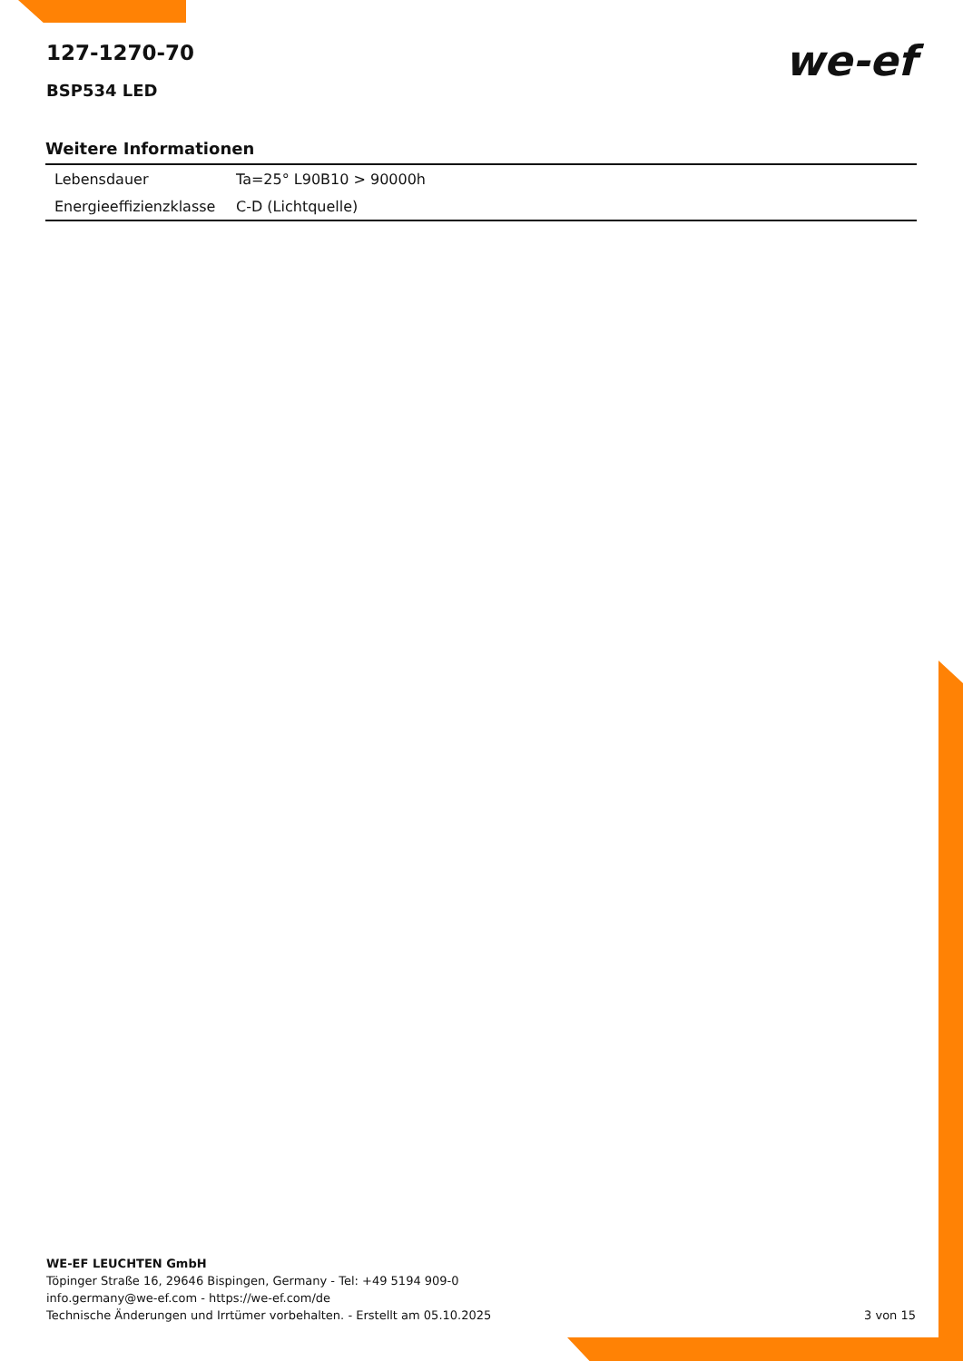127-1270-70
BSP534 LED
we-ef
Weitere Informationen
| Lebensdauer | Ta=25° L90B10 > 90000h |
| Energieeffizienzklasse | C-D (Lichtquelle) |
WE-EF LEUCHTEN GmbH
Töpinger Straße 16, 29646 Bispingen, Germany - Tel: +49 5194 909-0
info.germany@we-ef.com - https://we-ef.com/de
Technische Änderungen und Irrtümer vorbehalten. - Erstellt am 05.10.2025 3 von 15